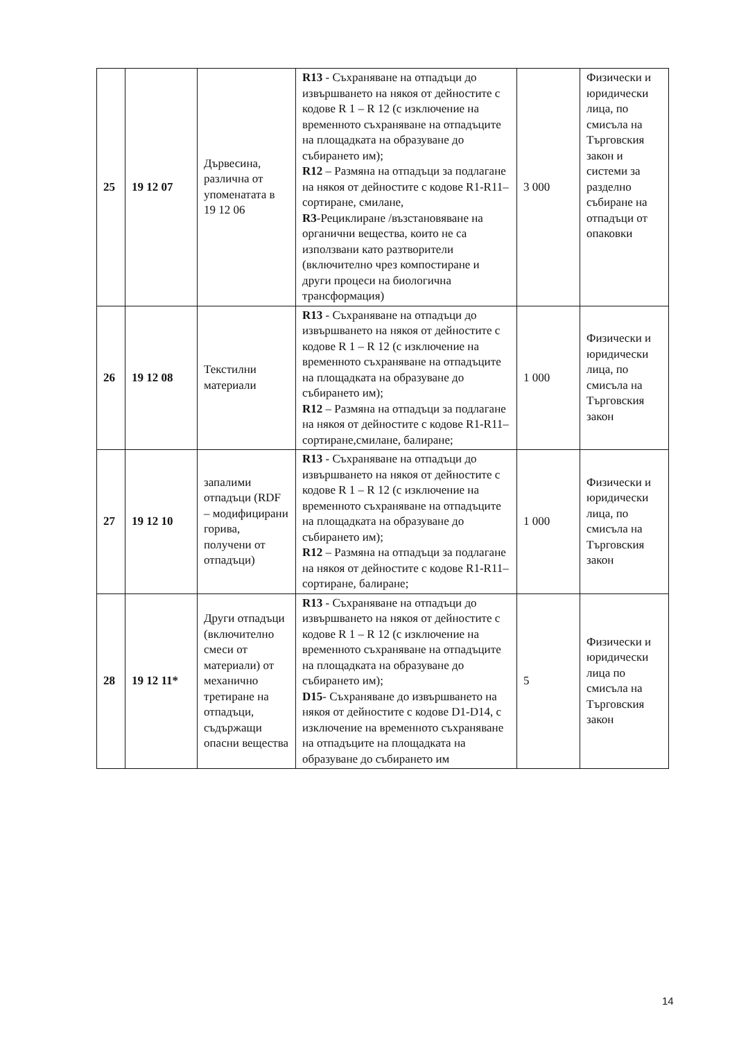| 25 | 19 12 07 | Дървесина, различна от упоменатата в 19 12 06 | R13 - Съхраняване на отпадъци до извършването на някоя от дейностите с кодове R 1 – R 12 (с изключение на временното съхраняване на отпадъците на площадката на образуване до събирането им); R12 – Размяна на отпадъци за подлагане на някоя от дейностите с кодове R1-R11– сортиране, смилане, R3 -Рециклиране /възстановяване на органични вещества, които не са използвани като разтворители (включително чрез компостиране и други процеси на биологична трансформация) | 3 000 | Физически и юридически лица, по смисъла на Търговския закон и системи за разделно събиране на отпадъци от опаковки |
| 26 | 19 12 08 | Текстилни материали | R13 - Съхраняване на отпадъци до извършването на някоя от дейностите с кодове R 1 – R 12 (с изключение на временното съхраняване на отпадъците на площадката на образуване до събирането им); R12 – Размяна на отпадъци за подлагане на някоя от дейностите с кодове R1-R11– сортиране,смилане, балиране; | 1 000 | Физически и юридически лица, по смисъла на Търговския закон |
| 27 | 19 12 10 | запалими отпадъци (RDF – модифицирани горива, получени от отпадъци) | R13 - Съхраняване на отпадъци до извършването на някоя от дейностите с кодове R 1 – R 12 (с изключение на временното съхраняване на отпадъците на площадката на образуване до събирането им); R12 – Размяна на отпадъци за подлагане на някоя от дейностите с кодове R1-R11– сортиране, балиране; | 1 000 | Физически и юридически лица, по смисъла на Търговския закон |
| 28 | 19 12 11* | Други отпадъци (включително смеси от материали) от механично третиране на отпадъци, съдържащи опасни вещества | R13 - Съхраняване на отпадъци до извършването на някоя от дейностите с кодове R 1 – R 12 (с изключение на временното съхраняване на отпадъците на площадката на образуване до събирането им); D15 - Съхраняване до извършването на някоя от дейностите с кодове D1-D14, с изключение на временното съхраняване на отпадъците на площадката на образуване до събирането им | 5 | Физически и юридически лица по смисъла на Търговския закон |
14